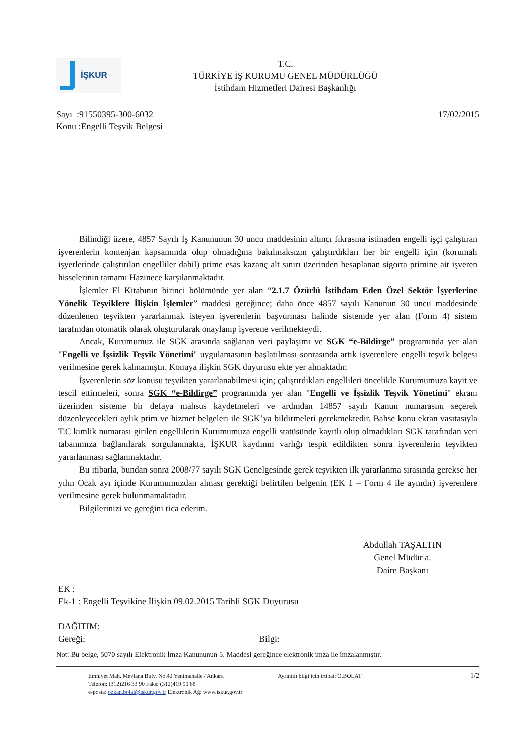İŞKUR
T.C.
TÜRKİYE İŞ KURUMU GENEL MÜDÜRLÜĞÜ
İstihdam Hizmetleri Dairesi Başkanlığı
Sayı :91550395-300-6032
Konu :Engelli Teşvik Belgesi
17/02/2015
Bilindiği üzere, 4857 Sayılı İş Kanununun 30 uncu maddesinin altıncı fıkrasına istinaden engelli işçi çalıştıran işverenlerin kontenjan kapsamında olup olmadığına bakılmaksızın çalıştırdıkları her bir engelli için (korumalı işyerlerinde çalıştırılan engelliler dahil) prime esas kazanç alt sınırı üzerinden hesaplanan sigorta primine ait işveren hisselerinin tamamı Hazinece karşılanmaktadır.
İşlemler El Kitabının birinci bölümünde yer alan “2.1.7 Özürlü İstihdam Eden Özel Sektör İşyerlerine Yönelik Teşviklere İlişkin İşlemler” maddesi gereğince; daha önce 4857 sayılı Kanunun 30 uncu maddesinde düzenlenen teşvikten yararlanmak isteyen işverenlerin başvurması halinde sistemde yer alan (Form 4) sistem tarafından otomatik olarak oluşturularak onaylanıp işverene verilmekteydi.
Ancak, Kurumumuz ile SGK arasında sağlanan veri paylaşımı ve SGK “e-Bildirge” programında yer alan "Engelli ve İşsizlik Teşvik Yönetimi" uygulamasının başlatılması sonrasında artık işverenlere engelli teşvik belgesi verilmesine gerek kalmamıştır. Konuya ilişkin SGK duyurusu ekte yer almaktadır.
İşverenlerin söz konusu teşvikten yararlanabilmesi için; çalıştırdıkları engellileri öncelikle Kurumumuza kayıt ve tescil ettirmeleri, sonra SGK “e-Bildirge” programında yer alan "Engelli ve İşsizlik Teşvik Yönetimi" ekranı üzerinden sisteme bir defaya mahsus kaydetmeleri ve ardından 14857 sayılı Kanun numarasını seçerek düzenleyecekleri aylık prim ve hizmet belgeleri ile SGK’ya bildirmeleri gerekmektedir. Bahse konu ekran vasıtasıyla T.C kimlik numarası girilen engellilerin Kurumumuza engelli statüsünde kayıtlı olup olmadıkları SGK tarafından veri tabanımıza bağlanılarak sorgulanmakta, İŞKUR kaydının varlığı tespit edildikten sonra işverenlerin teşvikten yararlanması sağlanmaktadır.
Bu itibarla, bundan sonra 2008/77 sayılı SGK Genelgesinde gerek teşvikten ilk yararlanma sırasında gerekse her yılın Ocak ayı içinde Kurumumuzdan alması gerektiği belirtilen belgenin (EK 1 – Form 4 ile aynıdır) işverenlere verilmesine gerek bulunmamaktadır.
Bilgilerinizi ve gereğini rica ederim.
Abdullah TAŞALTIN
Genel Müdür a.
Daire Başkanı
EK :
Ek-1 : Engelli Teşvikine İlişkin 09.02.2015 Tarihli SGK Duyurusu
DAĞITIM:
Gereği: Bilgi:
Not: Bu belge, 5070 sayılı Elektronik İmza Kanununun 5. Maddesi gereğince elektronik imza ile imzalanmıştır.
Emniyet Mah. Mevlana Bulv. No.42 Yenimahalle / Ankara
Telefon: (312)216 33 90 Faks: (312)419 90 68
e-posta: ozkan.bolat@iskur.gov.tr Elektronik Ağ: www.iskur.gov.tr
Ayrıntılı bilgi için irtibat: Ö.BOLAT
1/2